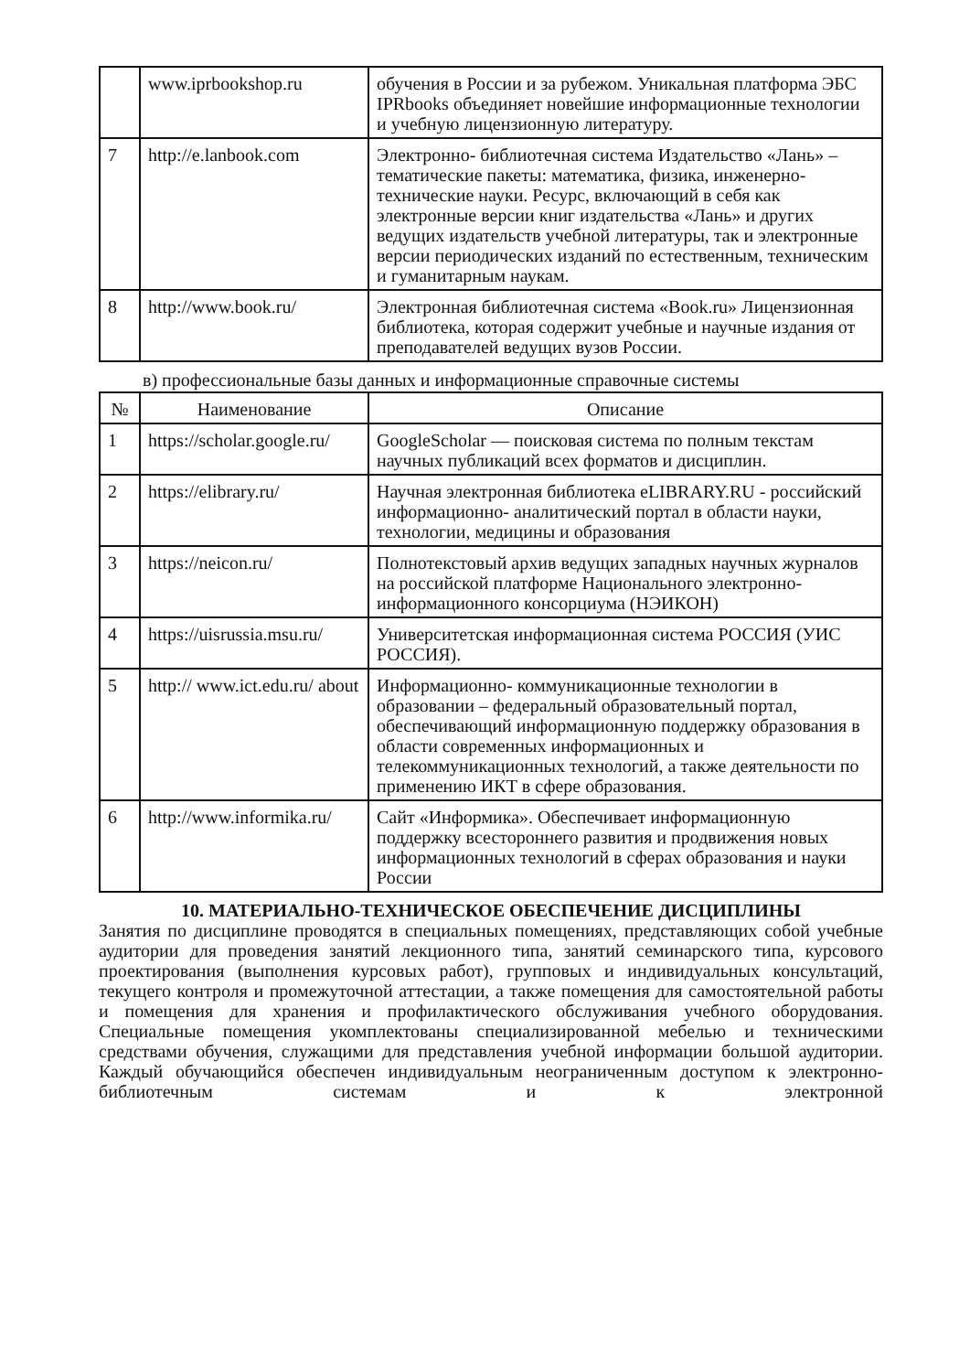| | www.iprbookshop.ru | обучения в России и за рубежом. Уникальная платформа ЭБС IPRbooks объединяет новейшие информационные технологии и учебную лицензионную литературу. |
| 7 | http://e.lanbook.com | Электронно- библиотечная система Издательство «Лань» – тематические пакеты: математика, физика, инженерно- технические науки. Ресурс, включающий в себя как электронные версии книг издательства «Лань» и других ведущих издательств учебной литературы, так и электронные версии периодических изданий по естественным, техническим и гуманитарным наукам. |
| 8 | http://www.book.ru/ | Электронная библиотечная система «Book.ru» Лицензионная библиотека, которая содержит учебные и научные издания от преподавателей ведущих вузов России. |
в) профессиональные базы данных и информационные справочные системы
| № | Наименование | Описание |
| --- | --- | --- |
| 1 | https://scholar.google.ru/ | GoogleScholar — поисковая система по полным текстам научных публикаций всех форматов и дисциплин. |
| 2 | https://elibrary.ru/ | Научная электронная библиотека eLIBRARY.RU - российский информационно- аналитический портал в области науки, технологии, медицины и образования |
| 3 | https://neicon.ru/ | Полнотекстовый архив ведущих западных научных журналов на российской платформе Национального электронно- информационного консорциума (НЭИКОН) |
| 4 | https://uisrussia.msu.ru/ | Университетская информационная система РОССИЯ (УИС РОССИЯ). |
| 5 | http:// www.ict.edu.ru/ about | Информационно- коммуникационные технологии в образовании – федеральный образовательный портал, обеспечивающий информационную поддержку образования в области современных информационных и телекоммуникационных технологий, а также деятельности по применению ИКТ в сфере образования. |
| 6 | http://www.informika.ru/ | Сайт «Информика». Обеспечивает информационную поддержку всестороннего развития и продвижения новых информационных технологий в сферах образования и науки России |
10. МАТЕРИАЛЬНО-ТЕХНИЧЕСКОЕ ОБЕСПЕЧЕНИЕ ДИСЦИПЛИНЫ
Занятия по дисциплине проводятся в специальных помещениях, представляющих собой учебные аудитории для проведения занятий лекционного типа, занятий семинарского типа, курсового проектирования (выполнения курсовых работ), групповых и индивидуальных консультаций, текущего контроля и промежуточной аттестации, а также помещения для самостоятельной работы и помещения для хранения и профилактического обслуживания учебного оборудования. Специальные помещения укомплектованы специализированной мебелью и техническими средствами обучения, служащими для представления учебной информации большой аудитории. Каждый обучающийся обеспечен индивидуальным неограниченным доступом к электронно- библиотечным системам и к электронной